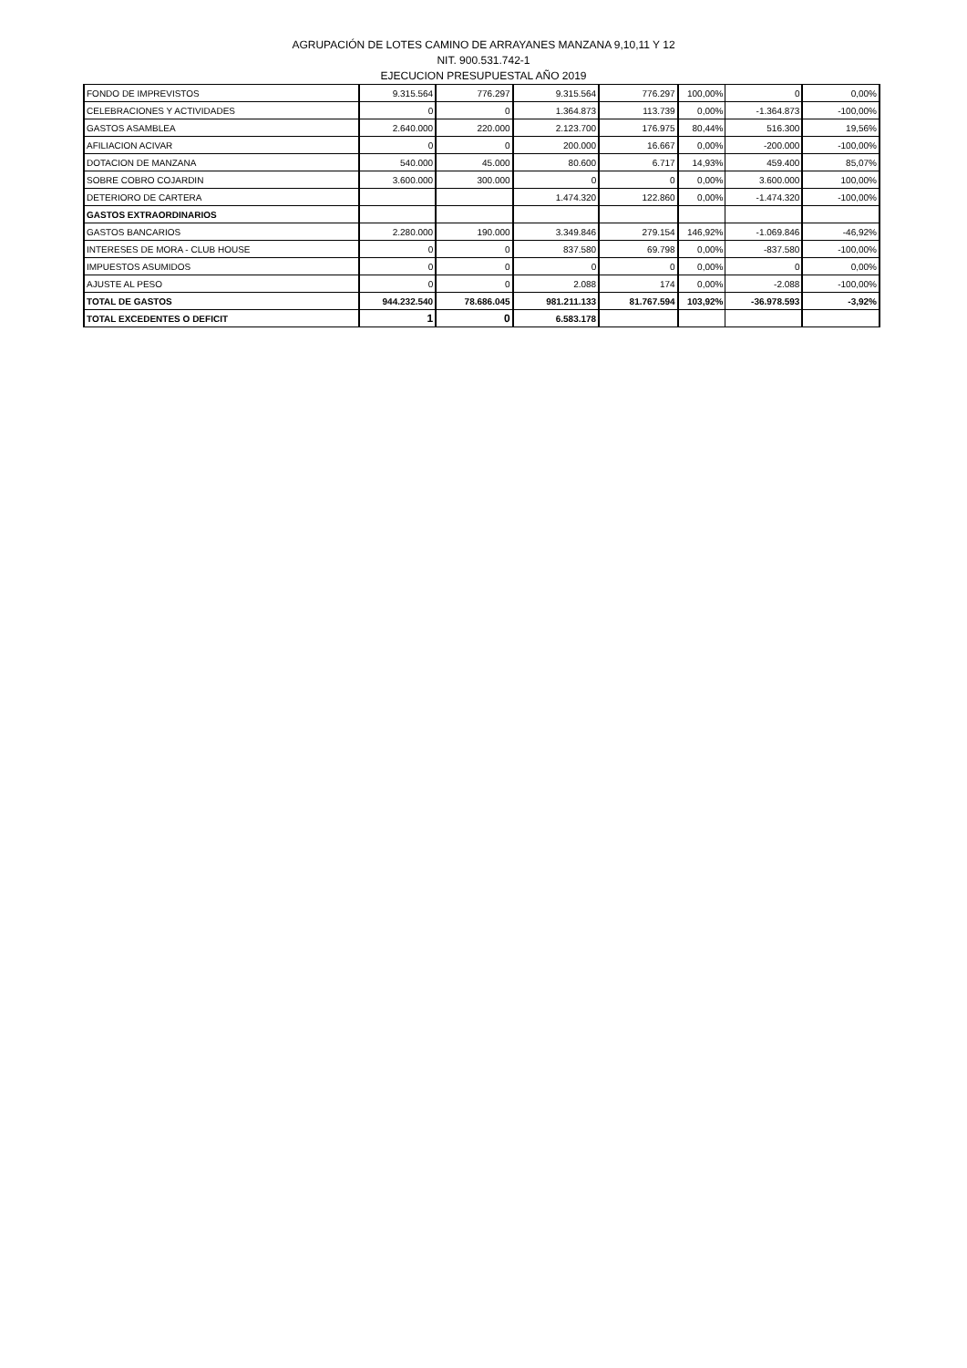AGRUPACIÓN DE LOTES CAMINO DE ARRAYANES MANZANA 9,10,11 Y 12
NIT. 900.531.742-1
EJECUCION PRESUPUESTAL AÑO 2019
| FONDO DE IMPREVISTOS | 9.315.564 | 776.297 | 9.315.564 | 776.297 | 100,00% | 0 | 0,00% |
| CELEBRACIONES Y ACTIVIDADES | 0 | 0 | 1.364.873 | 113.739 | 0,00% | -1.364.873 | -100,00% |
| GASTOS ASAMBLEA | 2.640.000 | 220.000 | 2.123.700 | 176.975 | 80,44% | 516.300 | 19,56% |
| AFILIACION ACIVAR | 0 | 0 | 200.000 | 16.667 | 0,00% | -200.000 | -100,00% |
| DOTACION DE MANZANA | 540.000 | 45.000 | 80.600 | 6.717 | 14,93% | 459.400 | 85,07% |
| SOBRE COBRO COJARDIN | 3.600.000 | 300.000 | 0 | 0 | 0,00% | 3.600.000 | 100,00% |
| DETERIORO DE CARTERA | | | 1.474.320 | 122.860 | 0,00% | -1.474.320 | -100,00% |
| GASTOS EXTRAORDINARIOS | | | | | | | |
| GASTOS BANCARIOS | 2.280.000 | 190.000 | 3.349.846 | 279.154 | 146,92% | -1.069.846 | -46,92% |
| INTERESES DE MORA - CLUB HOUSE | 0 | 0 | 837.580 | 69.798 | 0,00% | -837.580 | -100,00% |
| IMPUESTOS ASUMIDOS | 0 | 0 | 0 | 0 | 0,00% | 0 | 0,00% |
| AJUSTE AL PESO | 0 | 0 | 2.088 | 174 | 0,00% | -2.088 | -100,00% |
| TOTAL DE GASTOS | 944.232.540 | 78.686.045 | 981.211.133 | 81.767.594 | 103,92% | -36.978.593 | -3,92% |
| TOTAL EXCEDENTES O DEFICIT | 1 | 0 | 6.583.178 | | | | |